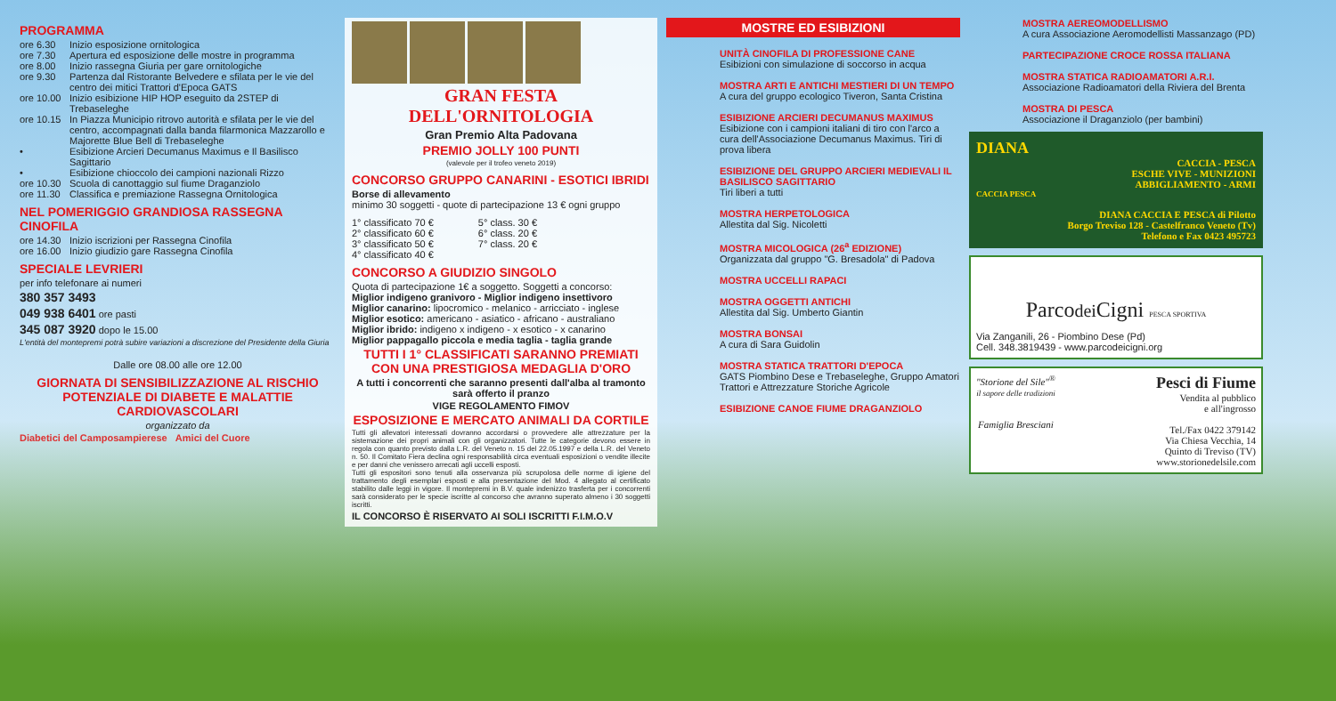PROGRAMMA
ore 6.30 Inizio esposizione ornitologica
ore 7.30 Apertura ed esposizione delle mostre in programma
ore 8.00 Inizio rassegna Giuria per gare ornitologiche
ore 9.30 Partenza dal Ristorante Belvedere e sfilata per le vie del centro dei mitici Trattori d'Epoca GATS
ore 10.00 Inizio esibizione HIP HOP eseguito da 2STEP di Trebaseleghe
ore 10.15 In Piazza Municipio ritrovo autorità e sfilata per le vie del centro, accompagnati dalla banda filarmonica Mazzarollo e Majorette Blue Bell di Trebaseleghe
• Esibizione Arcieri Decumanus Maximus e Il Basilisco Sagittario
• Esibizione chioccolo dei campioni nazionali Rizzo
ore 10.30 Scuola di canottaggio sul fiume Draganziolo
ore 11.30 Classifica e premiazione Rassegna Ornitologica
NEL POMERIGGIO GRANDIOSA RASSEGNA CINOFILA
ore 14.30 Inizio iscrizioni per Rassegna Cinofila
ore 16.00 Inizio giudizio gare Rassegna Cinofila
SPECIALE LEVRIERI
per info telefonare ai numeri
380 357 3493
049 938 6401 ore pasti
345 087 3920 dopo le 15.00
L'entità del montepremi potrà subire variazioni a discrezione del Presidente della Giuria
Dalle ore 08.00 alle ore 12.00
GIORNATA DI SENSIBILIZZAZIONE AL RISCHIO POTENZIALE DI DIABETE E MALATTIE CARDIOVASCOLARI
organizzato da
Diabetici del Camposampierese Amici del Cuore
GRAN FESTA DELL'ORNITOLOGIA
Gran Premio Alta Padovana
PREMIO JOLLY 100 PUNTI
(valevole per il trofeo veneto 2019)
CONCORSO GRUPPO CANARINI - ESOTICI IBRIDI
Borse di allevamento
minimo 30 soggetti - quote di partecipazione 13 € ogni gruppo
1° classificato 70 €
2° classificato 60 €
3° classificato 50 €
4° classificato 40 €
5° class. 30 €
6° class. 20 €
7° class. 20 €
CONCORSO A GIUDIZIO SINGOLO
Quota di partecipazione 1€ a soggetto. Soggetti a concorso:
Miglior indigeno granivoro - Miglior indigeno insettivoro
Miglior canarino: lipocromico - melanico - arricciato - inglese
Miglior esotico: americano - asiatico - africano - australiano
Miglior ibrido: indigeno x indigeno - x esotico - x canarino
Miglior pappagallo piccola e media taglia - taglia grande
TUTTI I 1° CLASSIFICATI SARANNO PREMIATI CON UNA PRESTIGIOSA MEDAGLIA D'ORO
A tutti i concorrenti che saranno presenti dall'alba al tramonto sarà offerto il pranzo
VIGE REGOLAMENTO FIMOV
ESPOSIZIONE E MERCATO ANIMALI DA CORTILE
Tutti gli allevatori interessati dovranno accordarsi o provvedere alle attrezzature per la sistemazione dei propri animali con gli organizzatori. Tutte le categorie devono essere in regola con quanto previsto dalla L.R. del Veneto n. 15 del 22.05.1997 e della L.R. del Veneto n. 50. Il Comitato Fiera declina ogni responsabilità circa eventuali esposizioni o vendite illecite e per danni che venissero arrecati agli uccelli esposti.
Tutti gli espositori sono tenuti alla osservanza più scrupolosa delle norme di igiene del trattamento degli esemplari esposti e alla presentazione del Mod. 4 allegato al certificato stabilito dalle leggi in vigore. Il montepremi in B.V. quale indenizzo trasferta per i concorrenti sarà considerato per le specie iscritte al concorso che avranno superato almeno i 30 soggetti iscritti.
IL CONCORSO È RISERVATO AI SOLI ISCRITTI F.I.M.O.V
MOSTRE ED ESIBIZIONI
UNITÀ CINOFILA DI PROFESSIONE CANE
Esibizioni con simulazione di soccorso in acqua
MOSTRA ARTI E ANTICHI MESTIERI DI UN TEMPO
A cura del gruppo ecologico Tiveron, Santa Cristina
ESIBIZIONE ARCIERI DECUMANUS MAXIMUS
Esibizione con i campioni italiani di tiro con l'arco a cura dell'Associazione Decumanus Maximus. Tiri di prova libera
ESIBIZIONE DEL GRUPPO ARCIERI MEDIEVALI IL BASILISCO SAGITTARIO
Tiri liberi a tutti
MOSTRA HERPETOLOGICA
Allestita dal Sig. Nicoletti
MOSTRA MICOLOGICA (26<sup>a</sup> EDIZIONE)
Organizzata dal gruppo "G. Bresadola" di Padova
MOSTRA UCCELLI RAPACI
MOSTRA OGGETTI ANTICHI
Allestita dal Sig. Umberto Giantin
MOSTRA BONSAI
A cura di Sara Guidolin
MOSTRA STATICA TRATTORI D'EPOCA
GATS Piombino Dese e Trebaseleghe, Gruppo Amatori Trattori e Attrezzature Storiche Agricole
ESIBIZIONE CANOE FIUME DRAGANZIOLO
MOSTRA AEREOMODELLISMO
A cura Associazione Aeromodellisti Massanzago (PD)
PARTECIPAZIONE CROCE ROSSA ITALIANA
MOSTRA STATICA RADIOAMATORI A.R.I.
Associazione Radioamatori della Riviera del Brenta
MOSTRA DI PESCA
Associazione il Draganziolo (per bambini)
DIANA
CACCIA - PESCA
ESCHE VIVE - MUNIZIONI
ABBIGLIAMENTO - ARMI
CACCIA PESCA
DIANA CACCIA E PESCA di Pilotto
Borgo Treviso 128 - Castelfranco Veneto (Tv)
Telefono e Fax 0423 495723
Parcodei Cigni PESCA SPORTIVA
Via Zanganili, 26 - Piombino Dese (Pd)
Cell. 348.3819439 - www.parcodeicigni.org
"Storione del Sile"<sup>®</sup>
il sapore delle tradizioni
Famiglia Bresciani
Pesci di Fiume
Vendita al pubblico
e all'ingrosso
Tel./Fax 0422 379142
Via Chiesa Vecchia, 14
Quinto di Treviso (TV)
www.storionedelsile.com